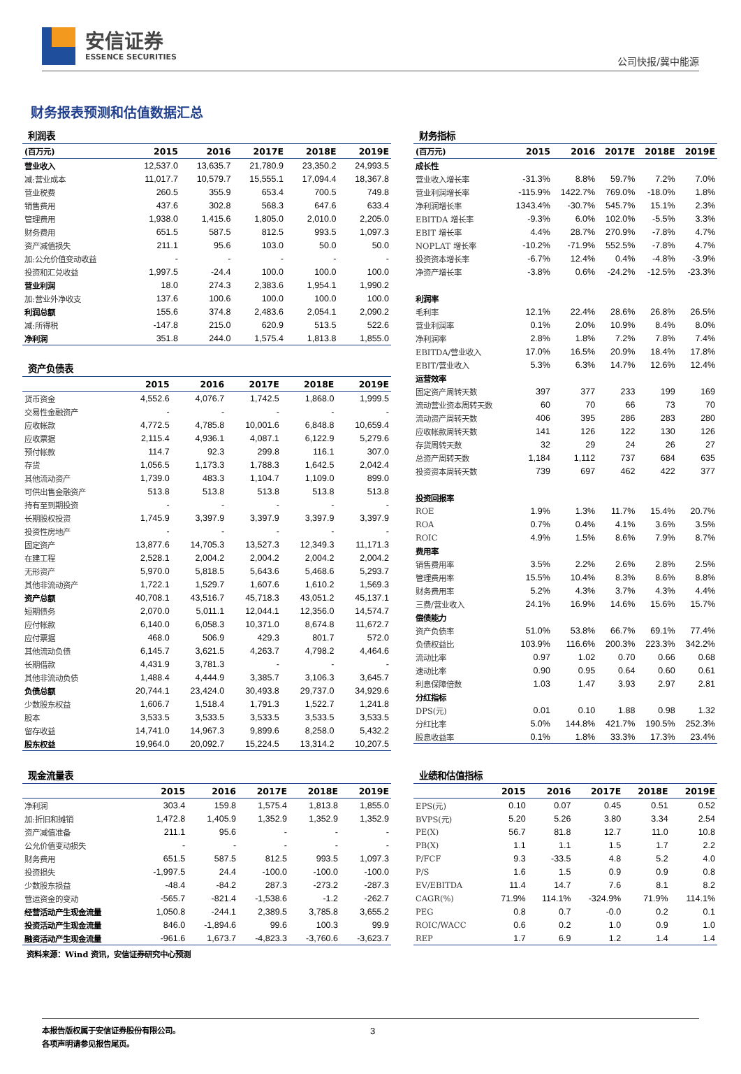安信证券
ESSENCE SECURITIES
公司快报/冀中能源
财务报表预测和估值数据汇总
利润表
| (百万元) | 2015 | 2016 | 2017E | 2018E | 2019E |
| --- | --- | --- | --- | --- | --- |
| 营业收入 | 12,537.0 | 13,635.7 | 21,780.9 | 23,350.2 | 24,993.5 |
| 减:营业成本 | 11,017.7 | 10,579.7 | 15,555.1 | 17,094.4 | 18,367.8 |
| 营业税费 | 260.5 | 355.9 | 653.4 | 700.5 | 749.8 |
| 销售费用 | 437.6 | 302.8 | 568.3 | 647.6 | 633.4 |
| 管理费用 | 1,938.0 | 1,415.6 | 1,805.0 | 2,010.0 | 2,205.0 |
| 财务费用 | 651.5 | 587.5 | 812.5 | 993.5 | 1,097.3 |
| 资产减值损失 | 211.1 | 95.6 | 103.0 | 50.0 | 50.0 |
| 加:公允价值变动收益 | - | - | - | - | - |
| 投资和汇兑收益 | 1,997.5 | -24.4 | 100.0 | 100.0 | 100.0 |
| 营业利润 | 18.0 | 274.3 | 2,383.6 | 1,954.1 | 1,990.2 |
| 加:营业外净收支 | 137.6 | 100.6 | 100.0 | 100.0 | 100.0 |
| 利润总额 | 155.6 | 374.8 | 2,483.6 | 2,054.1 | 2,090.2 |
| 减:所得税 | -147.8 | 215.0 | 620.9 | 513.5 | 522.6 |
| 净利润 | 351.8 | 244.0 | 1,575.4 | 1,813.8 | 1,855.0 |
资产负债表
| | 2015 | 2016 | 2017E | 2018E | 2019E |
| --- | --- | --- | --- | --- | --- |
| 货币资金 | 4,552.6 | 4,076.7 | 1,742.5 | 1,868.0 | 1,999.5 |
| 交易性金融资产 | - | - | - | - | - |
| 应收帐款 | 4,772.5 | 4,785.8 | 10,001.6 | 6,848.8 | 10,659.4 |
| 应收票据 | 2,115.4 | 4,936.1 | 4,087.1 | 6,122.9 | 5,279.6 |
| 预付帐款 | 114.7 | 92.3 | 299.8 | 116.1 | 307.0 |
| 存货 | 1,056.5 | 1,173.3 | 1,788.3 | 1,642.5 | 2,042.4 |
| 其他流动资产 | 1,739.0 | 483.3 | 1,104.7 | 1,109.0 | 899.0 |
| 可供出售金融资产 | 513.8 | 513.8 | 513.8 | 513.8 | 513.8 |
| 持有至到期投资 | - | - | - | - | - |
| 长期股权投资 | 1,745.9 | 3,397.9 | 3,397.9 | 3,397.9 | 3,397.9 |
| 投资性房地产 | - | - | - | - | - |
| 固定资产 | 13,877.6 | 14,705.3 | 13,527.3 | 12,349.3 | 11,171.3 |
| 在建工程 | 2,528.1 | 2,004.2 | 2,004.2 | 2,004.2 | 2,004.2 |
| 无形资产 | 5,970.0 | 5,818.5 | 5,643.6 | 5,468.6 | 5,293.7 |
| 其他非流动资产 | 1,722.1 | 1,529.7 | 1,607.6 | 1,610.2 | 1,569.3 |
| 资产总额 | 40,708.1 | 43,516.7 | 45,718.3 | 43,051.2 | 45,137.1 |
| 短期债务 | 2,070.0 | 5,011.1 | 12,044.1 | 12,356.0 | 14,574.7 |
| 应付帐款 | 6,140.0 | 6,058.3 | 10,371.0 | 8,674.8 | 11,672.7 |
| 应付票据 | 468.0 | 506.9 | 429.3 | 801.7 | 572.0 |
| 其他流动负债 | 6,145.7 | 3,621.5 | 4,263.7 | 4,798.2 | 4,464.6 |
| 长期借款 | 4,431.9 | 3,781.3 | - | - | - |
| 其他非流动负债 | 1,488.4 | 4,444.9 | 3,385.7 | 3,106.3 | 3,645.7 |
| 负债总额 | 20,744.1 | 23,424.0 | 30,493.8 | 29,737.0 | 34,929.6 |
| 少数股东权益 | 1,606.7 | 1,518.4 | 1,791.3 | 1,522.7 | 1,241.8 |
| 股本 | 3,533.5 | 3,533.5 | 3,533.5 | 3,533.5 | 3,533.5 |
| 留存收益 | 14,741.0 | 14,967.3 | 9,899.6 | 8,258.0 | 5,432.2 |
| 股东权益 | 19,964.0 | 20,092.7 | 15,224.5 | 13,314.2 | 10,207.5 |
财务指标
| (百万元) | 2015 | 2016 | 2017E | 2018E | 2019E |
| --- | --- | --- | --- | --- | --- |
| 成长性 | | | | | |
| 营业收入增长率 | -31.3% | 8.8% | 59.7% | 7.2% | 7.0% |
| 营业利润增长率 | -115.9% | 1422.7% | 769.0% | -18.0% | 1.8% |
| 净利润增长率 | 1343.4% | -30.7% | 545.7% | 15.1% | 2.3% |
| EBITDA 增长率 | -9.3% | 6.0% | 102.0% | -5.5% | 3.3% |
| EBIT 增长率 | 4.4% | 28.7% | 270.9% | -7.8% | 4.7% |
| NOPLAT 增长率 | -10.2% | -71.9% | 552.5% | -7.8% | 4.7% |
| 投资资本增长率 | -6.7% | 12.4% | 0.4% | -4.8% | -3.9% |
| 净资产增长率 | -3.8% | 0.6% | -24.2% | -12.5% | -23.3% |
| 利润率 | | | | | |
| 毛利率 | 12.1% | 22.4% | 28.6% | 26.8% | 26.5% |
| 营业利润率 | 0.1% | 2.0% | 10.9% | 8.4% | 8.0% |
| 净利润率 | 2.8% | 1.8% | 7.2% | 7.8% | 7.4% |
| EBITDA/营业收入 | 17.0% | 16.5% | 20.9% | 18.4% | 17.8% |
| EBIT/营业收入 | 5.3% | 6.3% | 14.7% | 12.6% | 12.4% |
| 运营效率 | | | | | |
| 固定资产周转天数 | 397 | 377 | 233 | 199 | 169 |
| 流动营业资本周转天数 | 60 | 70 | 66 | 73 | 70 |
| 流动资产周转天数 | 406 | 395 | 286 | 283 | 280 |
| 应收帐款周转天数 | 141 | 126 | 122 | 130 | 126 |
| 存货周转天数 | 32 | 29 | 24 | 26 | 27 |
| 总资产周转天数 | 1,184 | 1,112 | 737 | 684 | 635 |
| 投资资本周转天数 | 739 | 697 | 462 | 422 | 377 |
| 投资回报率 | | | | | |
| ROE | 1.9% | 1.3% | 11.7% | 15.4% | 20.7% |
| ROA | 0.7% | 0.4% | 4.1% | 3.6% | 3.5% |
| ROIC | 4.9% | 1.5% | 8.6% | 7.9% | 8.7% |
| 费用率 | | | | | |
| 销售费用率 | 3.5% | 2.2% | 2.6% | 2.8% | 2.5% |
| 管理费用率 | 15.5% | 10.4% | 8.3% | 8.6% | 8.8% |
| 财务费用率 | 5.2% | 4.3% | 3.7% | 4.3% | 4.4% |
| 三费/营业收入 | 24.1% | 16.9% | 14.6% | 15.6% | 15.7% |
| 偿债能力 | | | | | |
| 资产负债率 | 51.0% | 53.8% | 66.7% | 69.1% | 77.4% |
| 负债权益比 | 103.9% | 116.6% | 200.3% | 223.3% | 342.2% |
| 流动比率 | 0.97 | 1.02 | 0.70 | 0.66 | 0.68 |
| 速动比率 | 0.90 | 0.95 | 0.64 | 0.60 | 0.61 |
| 利息保障倍数 | 1.03 | 1.47 | 3.93 | 2.97 | 2.81 |
| 分红指标 | | | | | |
| DPS(元) | 0.01 | 0.10 | 1.88 | 0.98 | 1.32 |
| 分红比率 | 5.0% | 144.8% | 421.7% | 190.5% | 252.3% |
| 股息收益率 | 0.1% | 1.8% | 33.3% | 17.3% | 23.4% |
现金流量表
| | 2015 | 2016 | 2017E | 2018E | 2019E |
| --- | --- | --- | --- | --- | --- |
| 净利润 | 303.4 | 159.8 | 1,575.4 | 1,813.8 | 1,855.0 |
| 加:折旧和摊销 | 1,472.8 | 1,405.9 | 1,352.9 | 1,352.9 | 1,352.9 |
| 资产减值准备 | 211.1 | 95.6 | - | - | - |
| 公允价值变动损失 | - | - | - | - | - |
| 财务费用 | 651.5 | 587.5 | 812.5 | 993.5 | 1,097.3 |
| 投资损失 | -1,997.5 | 24.4 | -100.0 | -100.0 | -100.0 |
| 少数股东损益 | -48.4 | -84.2 | 287.3 | -273.2 | -287.3 |
| 营运资金的变动 | -565.7 | -821.4 | -1,538.6 | -1.2 | -262.7 |
| 经营活动产生现金流量 | 1,050.8 | -244.1 | 2,389.5 | 3,785.8 | 3,655.2 |
| 投资活动产生现金流量 | 846.0 | -1,894.6 | 99.6 | 100.3 | 99.9 |
| 融资活动产生现金流量 | -961.6 | 1,673.7 | -4,823.3 | -3,760.6 | -3,623.7 |
业绩和估值指标
| | 2015 | 2016 | 2017E | 2018E | 2019E |
| --- | --- | --- | --- | --- | --- |
| EPS(元) | 0.10 | 0.07 | 0.45 | 0.51 | 0.52 |
| BVPS(元) | 5.20 | 5.26 | 3.80 | 3.34 | 2.54 |
| PE(X) | 56.7 | 81.8 | 12.7 | 11.0 | 10.8 |
| PB(X) | 1.1 | 1.1 | 1.5 | 1.7 | 2.2 |
| P/FCF | 9.3 | -33.5 | 4.8 | 5.2 | 4.0 |
| P/S | 1.6 | 1.5 | 0.9 | 0.9 | 0.8 |
| EV/EBITDA | 11.4 | 14.7 | 7.6 | 8.1 | 8.2 |
| CAGR(%) | 71.9% | 114.1% | -324.9% | 71.9% | 114.1% |
| PEG | 0.8 | 0.7 | -0.0 | 0.2 | 0.1 |
| ROIC/WACC | 0.6 | 0.2 | 1.0 | 0.9 | 1.0 |
| REP | 1.7 | 6.9 | 1.2 | 1.4 | 1.4 |
资料来源：Wind 资讯，安信证券研究中心预测
本报告版权属于安信证券股份有限公司。
各项声明请参见报告尾页。
3